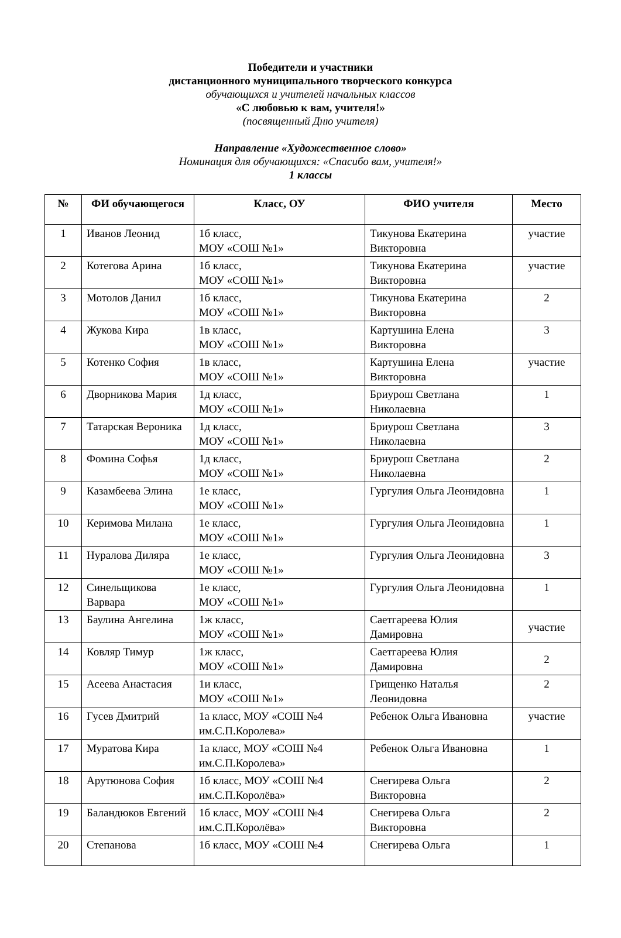Победители и участники
дистанционного муниципального творческого конкурса
обучающихся и учителей начальных классов
«С любовью к вам, учителя!»
(посвященный Дню учителя)
Направление «Художественное слово»
Номинация для обучающихся: «Спасибо вам, учителя!»
1 классы
| № | ФИ обучающегося | Класс, ОУ | ФИО учителя | Место |
| --- | --- | --- | --- | --- |
| 1 | Иванов Леонид | 1б класс, МОУ «СОШ №1» | Тикунова Екатерина Викторовна | участие |
| 2 | Котегова Арина | 1б класс, МОУ «СОШ №1» | Тикунова Екатерина Викторовна | участие |
| 3 | Мотолов Данил | 1б класс, МОУ «СОШ №1» | Тикунова Екатерина Викторовна | 2 |
| 4 | Жукова Кира | 1в класс, МОУ «СОШ №1» | Картушина Елена Викторовна | 3 |
| 5 | Котенко София | 1в класс, МОУ «СОШ №1» | Картушина Елена Викторовна | участие |
| 6 | Дворникова Мария | 1д класс, МОУ «СОШ №1» | Бриурош Светлана Николаевна | 1 |
| 7 | Татарская Вероника | 1д класс, МОУ «СОШ №1» | Бриурош Светлана Николаевна | 3 |
| 8 | Фомина Софья | 1д класс, МОУ «СОШ №1» | Бриурош Светлана Николаевна | 2 |
| 9 | Казамбеева Элина | 1е класс, МОУ «СОШ №1» | Гургулия Ольга Леонидовна | 1 |
| 10 | Керимова Милана | 1е класс, МОУ «СОШ №1» | Гургулия Ольга Леонидовна | 1 |
| 11 | Нуралова Диляра | 1е класс, МОУ «СОШ №1» | Гургулия Ольга Леонидовна | 3 |
| 12 | Синельщикова Варвара | 1е класс, МОУ «СОШ №1» | Гургулия Ольга Леонидовна | 1 |
| 13 | Баулина Ангелина | 1ж класс, МОУ «СОШ №1» | Саетгареева Юлия Дамировна | участие |
| 14 | Ковляр Тимур | 1ж класс, МОУ «СОШ №1» | Саетгареева Юлия Дамировна | 2 |
| 15 | Асеева Анастасия | 1и класс, МОУ «СОШ №1» | Грищенко Наталья Леонидовна | 2 |
| 16 | Гусев Дмитрий | 1а класс, МОУ «СОШ №4 им.С.П.Королева» | Ребенок Ольга Ивановна | участие |
| 17 | Муратова Кира | 1а класс, МОУ «СОШ №4 им.С.П.Королева» | Ребенок Ольга Ивановна | 1 |
| 18 | Арутюнова София | 1б класс, МОУ «СОШ №4 им.С.П.Королёва» | Снегирева Ольга Викторовна | 2 |
| 19 | Баландюков Евгений | 1б класс, МОУ «СОШ №4 им.С.П.Королёва» | Снегирева Ольга Викторовна | 2 |
| 20 | Степанова | 1б класс, МОУ «СОШ №4 | Снегирева Ольга | 1 |